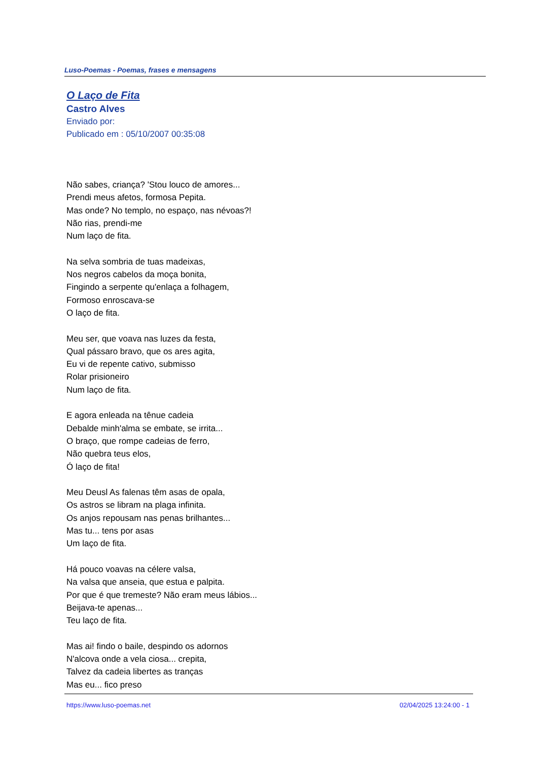Luso-Poemas - Poemas, frases e mensagens
O Laço de Fita
Castro Alves
Enviado por:
Publicado em : 05/10/2007 00:35:08
Não sabes, criança? 'Stou louco de amores...
Prendi meus afetos, formosa Pepita.
Mas onde? No templo, no espaço, nas névoas?!
Não rias, prendi-me
Num laço de fita.
Na selva sombria de tuas madeixas,
Nos negros cabelos da moça bonita,
Fingindo a serpente qu'enlaça a folhagem,
Formoso enroscava-se
O laço de fita.
Meu ser, que voava nas luzes da festa,
Qual pássaro bravo, que os ares agita,
Eu vi de repente cativo, submisso
Rolar prisioneiro
Num laço de fita.
E agora enleada na tênue cadeia
Debalde minh'alma se embate, se irrita...
O braço, que rompe cadeias de ferro,
Não quebra teus elos,
Ó laço de fita!
Meu Deusl As falenas têm asas de opala,
Os astros se libram na plaga infinita.
Os anjos repousam nas penas brilhantes...
Mas tu... tens por asas
Um laço de fita.
Há pouco voavas na célere valsa,
Na valsa que anseia, que estua e palpita.
Por que é que tremeste? Não eram meus lábios...
Beijava-te apenas...
Teu laço de fita.
Mas ai! findo o baile, despindo os adornos
N'alcova onde a vela ciosa... crepita,
Talvez da cadeia libertes as tranças
Mas eu... fico preso
https://www.luso-poemas.net 02/04/2025 13:24:00 - 1